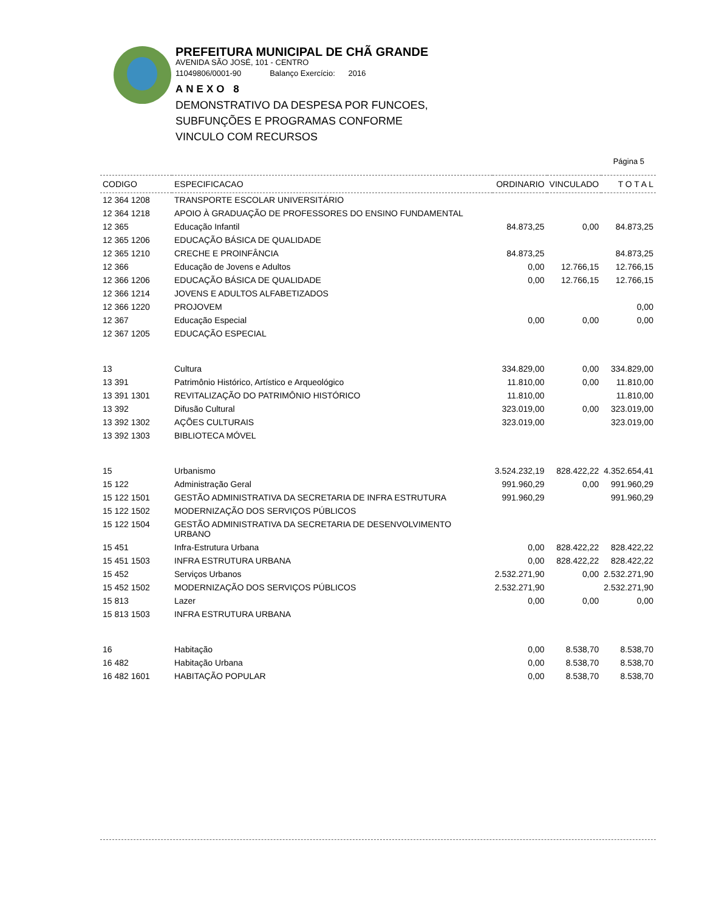PREFEITURA MUNICIPAL DE CHÃ GRANDE
AVENIDA SÃO JOSÉ, 101 - CENTRO
11049806/0001-90 Balanço Exercício: 2016
ANEXO 8
DEMONSTRATIVO DA DESPESA POR FUNCOES,
SUBFUNÇÕES E PROGRAMAS CONFORME
VINCULO COM RECURSOS
Página 5
| CODIGO | ESPECIFICACAO | ORDINARIO | VINCULADO | T O T A L |
| --- | --- | --- | --- | --- |
| 12 364 1208 | TRANSPORTE ESCOLAR UNIVERSITÁRIO | | | |
| 12 364 1218 | APOIO À GRADUAÇÃO DE PROFESSORES DO ENSINO FUNDAMENTAL | | | |
| 12 365 | Educação Infantil | 84.873,25 | 0,00 | 84.873,25 |
| 12 365 1206 | EDUCAÇÃO BÁSICA DE QUALIDADE | | | |
| 12 365 1210 | CRECHE E PROINFÂNCIA | 84.873,25 | | 84.873,25 |
| 12 366 | Educação de Jovens e Adultos | 0,00 | 12.766,15 | 12.766,15 |
| 12 366 1206 | EDUCAÇÃO BÁSICA DE QUALIDADE | 0,00 | 12.766,15 | 12.766,15 |
| 12 366 1214 | JOVENS E ADULTOS ALFABETIZADOS | | | |
| 12 366 1220 | PROJOVEM | | | 0,00 |
| 12 367 | Educação Especial | 0,00 | 0,00 | 0,00 |
| 12 367 1205 | EDUCAÇÃO ESPECIAL | | | |
| 13 | Cultura | 334.829,00 | 0,00 | 334.829,00 |
| 13 391 | Patrimônio Histórico, Artístico e Arqueológico | 11.810,00 | 0,00 | 11.810,00 |
| 13 391 1301 | REVITALIZAÇÃO DO PATRIMÔNIO HISTÓRICO | 11.810,00 | | 11.810,00 |
| 13 392 | Difusão Cultural | 323.019,00 | 0,00 | 323.019,00 |
| 13 392 1302 | AÇÕES CULTURAIS | 323.019,00 | | 323.019,00 |
| 13 392 1303 | BIBLIOTECA MÓVEL | | | |
| 15 | Urbanismo | 3.524.232,19 | 828.422,22 | 4.352.654,41 |
| 15 122 | Administração Geral | 991.960,29 | 0,00 | 991.960,29 |
| 15 122 1501 | GESTÃO ADMINISTRATIVA DA SECRETARIA DE INFRA ESTRUTURA | 991.960,29 | | 991.960,29 |
| 15 122 1502 | MODERNIZAÇÃO DOS SERVIÇOS PÚBLICOS | | | |
| 15 122 1504 | GESTÃO ADMINISTRATIVA DA SECRETARIA DE DESENVOLVIMENTO URBANO | | | |
| 15 451 | Infra-Estrutura Urbana | 0,00 | 828.422,22 | 828.422,22 |
| 15 451 1503 | INFRA ESTRUTURA URBANA | 0,00 | 828.422,22 | 828.422,22 |
| 15 452 | Serviços Urbanos | 2.532.271,90 | 0,00 | 2.532.271,90 |
| 15 452 1502 | MODERNIZAÇÃO DOS SERVIÇOS PÚBLICOS | 2.532.271,90 | | 2.532.271,90 |
| 15 813 | Lazer | 0,00 | 0,00 | 0,00 |
| 15 813 1503 | INFRA ESTRUTURA URBANA | | | |
| 16 | Habitação | 0,00 | 8.538,70 | 8.538,70 |
| 16 482 | Habitação Urbana | 0,00 | 8.538,70 | 8.538,70 |
| 16 482 1601 | HABITAÇÃO POPULAR | 0,00 | 8.538,70 | 8.538,70 |